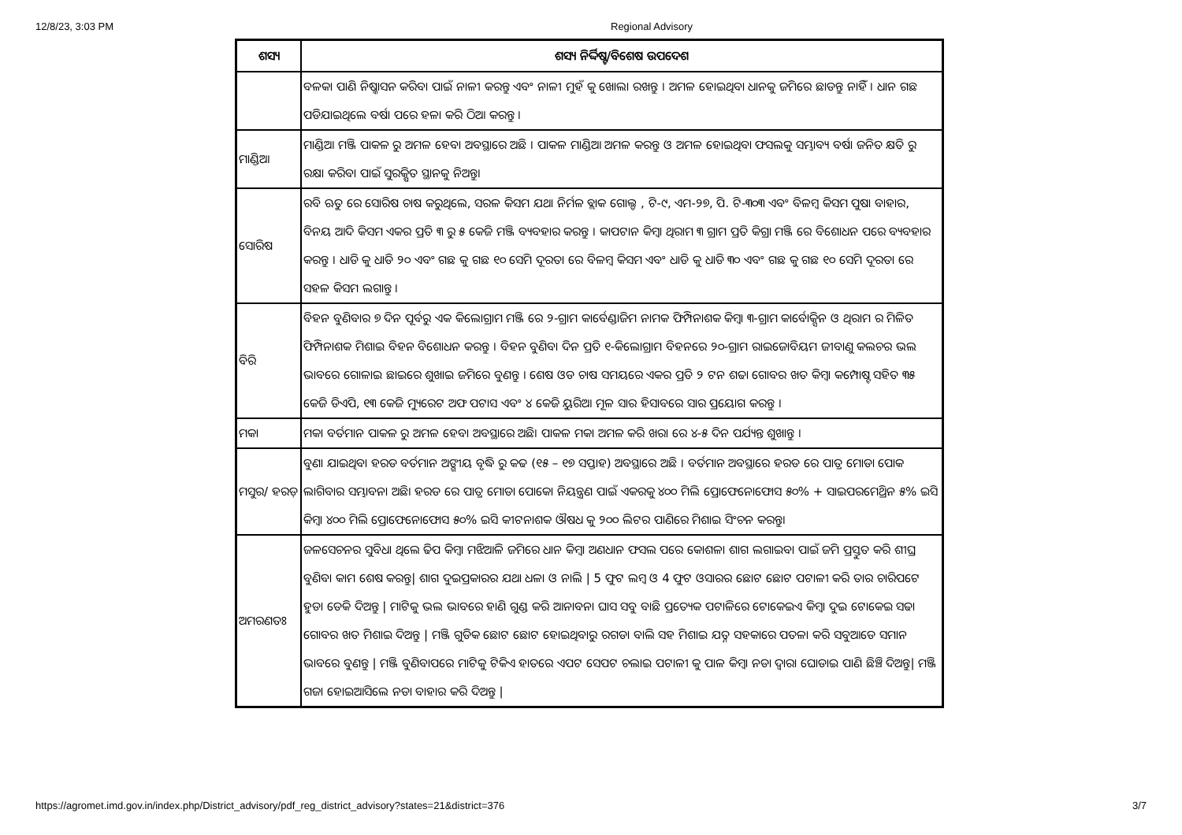12/8/23, 3:03 PM Regional Advisory
| ଶସ୍ୟ | ଶସ୍ୟ ନିର୍ଦ୍ଦିଷ୍ଟ/ବିଶେଷ ଉପଦେଶ |
| --- | --- |
| | ବଳକା ପାଣି ନିଷ୍କାସନ କରିବା ପାଇଁ ନାଳୀ କରନ୍ତୁ ଏବଂ ନାଳୀ ମୁହଁ କୁ ଖୋଲା ରଖନ୍ତୁ । ଅମଳ ହୋଇଥିବା ଧାନକୁ ଜମିରେ ଛାଡନ୍ତୁ ନାହିଁ । ଧାନ ଗଛ ପଡିଯାଇଥିଲେ ବର୍ଷା ପରେ ହଳା କରି ଠିଆ କରନ୍ତୁ । |
| ମାଣ୍ଡିଆ | ମାଣ୍ଡିଆ ମଞ୍ଜି ପାକଳ ରୁ ଅମଳ ହେବା ଅବସ୍ଥାରେ ଅଛି । ପାକଳ ମାଣ୍ଡିଆ ଅମଳ କରନ୍ତୁ ଓ ଅମଳ ହୋଇଥିବା ଫସଲକୁ ସମ୍ଭାବ୍ୟ ବର୍ଷା ଜନିତ କ୍ଷତି ରୁ ରକ୍ଷା କରିବା ପାଇଁ ସୁରକ୍ଷିତ ସ୍ଥାନକୁ ନିଅନ୍ତୁ। |
| ସୋରିଷ | ରବି ଋତୁ ରେ ସୋରିଷ ଚାଷ କରୁଥିଲେ, ସରଳ କିସମ ଯଥା ନିର୍ମଳ ବ୍ଲାକ ଗୋଲ୍ଡ , ଟି-୯, ଏମ-୨୭, ପି. ଟି-୩୦୩ ଏବଂ ବିଳମ୍ବ କିସମ ପୁଷା ବାହାର, ବିନୟ ଆଦି କିସମ ଏକର ପ୍ରତି ୩ ରୁ ୫ କେଜି ମଞ୍ଜି ବ୍ୟବହାର କରନ୍ତୁ । କାପଟାନ କିମ୍ବା ଥିରାମ ୩ ଗ୍ରାମ ପ୍ରତି କିଗ୍ରା ମଞ୍ଜି ରେ ବିଶୋଧନ ପରେ ବ୍ୟବହାର କରନ୍ତୁ । ଧାଡି କୁ ଧାଡି ୨୦ ଏବଂ ଗଛ କୁ ଗଛ ୧୦ ସେମି ଦୂରତା ରେ ବିଳମ୍ବ କିସମ ଏବଂ ଧାଡି କୁ ଧାଡି ୩୦ ଏବଂ ଗଛ କୁ ଗଛ ୧୦ ସେମି ଦୂରତା ରେ ସହଳ କିସମ ଲଗାନ୍ତୁ । |
| ବିରି | ବିହନ ବୁଣିବାର ୭ ଦିନ ପୂର୍ବରୁ ଏକ କିଲୋଗ୍ରାମ ମଞ୍ଜି ରେ ୨-ଗ୍ରାମ କାର୍ବେଣ୍ଡାଜିମ ନାମକ ଫିମ୍ପିନାଶକ କିମ୍ବା ୩-ଗ୍ରାମ କାର୍ବୋକ୍ସିନ ଓ ଥିରାମ ର ମିଳିତ ଫିମ୍ପିନାଶକ ମିଶାଇ ବିହନ ବିଶୋଧନ କରନ୍ତୁ । ବିହନ ବୁଣିବା ଦିନ ପ୍ରତି ୧-କିଲୋଗ୍ରାମ ବିହନରେ ୨୦-ଗ୍ରାମ ରାଇଜୋବିୟମ ଜୀବାଣୁ କଲଚର ଭଲ ଭାବରେ ଗୋଳାଇ ଛାଇରେ ଶୁଖାଇ ଜମିରେ ବୁଣନ୍ତୁ । ଶେଷ ଓଡ ଚାଷ ସମୟରେ ଏକର ପ୍ରତି ୨ ଟନ ଶଢା ଗୋବର ଖତ କିମ୍ବା କମ୍ପୋଷ୍ଟ ସହିତ ୩୫ କେଜି ଡିଏପି, ୧୩ କେଜି ମ୍ୟୁରେଟ ଅଫ ପଟାସ ଏବଂ ୪ କେଜି ୟୁରିଆ ମୂଳ ସାର ହିସାବରେ ସାର ପ୍ରୟୋଗ କରନ୍ତୁ । |
| ମକା | ମକା ବର୍ତମାନ ପାକଳ ରୁ ଅମଳ ହେବା ଅବସ୍ଥାରେ ଅଛି। ପାକଳ ମକା ଅମଳ କରି ଖରା ରେ ୪-୫ ଦିନ ପର୍ଯ୍ୟନ୍ତ ଶୁଖାନ୍ତୁ । |
| ମସୁର/ ହରଡ଼ | ବୁଣା ଯାଇଥିବା ହରଡ ବର୍ତମାନ ଅଙ୍ଗୀୟ ବୃଦ୍ଧି ରୁ କଢ (୧୫ – ୧୭ ସପ୍ତାହ) ଅବସ୍ଥାରେ ଅଛି । ବର୍ତମାନ ଅବସ୍ଥାରେ ହରଡ ରେ ପାତ୍ର ମୋଡା ପୋକ ଲାଗିବାର ସମ୍ଭାବନା ଅଛି। ହରଡ ରେ ପାତ୍ର ମୋଡା ପୋକୋ ନିୟନ୍ତ୍ରଣ ପାଇଁ ଏକରକୁ ୪୦୦ ମିଲି ପ୍ରୋଫେନୋଫୋସ ୫୦% + ସାଇପରମେଥ୍ରିନ ୫% ଇସି କିମ୍ବା ୪୦୦ ମିଲି ପ୍ରୋଫେନୋଫୋସ ୫୦% ଇସି କୀଟନାଶକ ଔଷଧ କୁ ୨୦୦ ଲିଟର ପାଣିରେ ମିଶାଇ ସିଂଚନ କରନ୍ତୁ। |
| ଅମରଣତଃ | ଜଳସେଚନର ସୁବିଧା ଥିଲେ ଢିପ କିମ୍ବା ମଝିଆଳି ଜମିରେ ଧାନ କିମ୍ବା ଅଣଧାନ ଫସଲ ପରେ କୋଶଳା ଶାଗ ଲଗାଇବା ପାଇଁ ଜମି ପ୍ରସ୍ତୁତ କରି ଶୀଘ୍ର ବୁଣିବା କାମ ଶେଷ କରନ୍ତୁ/ ଶାଗ ଦୁଇପ୍ରକାରର ଯଥା ଧଳା ଓ ନାଲି / 5 ଫୁଟ ଲମ୍ବ ଓ 4 ଫୁଟ ଓସାରର ଛୋଟ ଛୋଟ ପଟାଳୀ କରି ତାର ଚାରିପଟେ ହୁଡା ଡେକି ଦିଅନ୍ତୁ / ମାଟିକୁ ଭଲ ଭାବରେ ହାଣି ଗୁଣ୍ଡ କରି ଆନାବନା ଘାସ ସବୁ ବାଛି ପ୍ରତ୍ୟେକ ପଟାଳିରେ ଟୋକେଇଏ କିମ୍ବା ଦୁଇ ଟୋକେଇ ସଢା ଗୋବର ଖତ ମିଶାଇ ଦିଅନ୍ତୁ / ମଞ୍ଜି ଗୁଡିକ ଛୋଟ ଛୋଟ ହୋଇଥିବାରୁ ରଗଡା ବାଲି ସହ ମିଶାଇ ଯତ୍ନ ସହକାରେ ପତଳା କରି ସବୁଆଡେ ସମାନ ଭାବରେ ବୁଣନ୍ତୁ / ମଞ୍ଜି ବୁଣିବାପରେ ମାଟିକୁ ଟିକିଏ ହାତରେ ଏପଟ ସେପଟ ଚଲାଇ ପଟାଳୀ କୁ ପାଳ କିମ୍ବା ନଡା ଦ୍ଵାରା ଘୋଡାଇ ପାଣି ଛିଞ୍ଚି ଦିଅନ୍ତୁ/ ମଞ୍ଜି ଗଜା ହୋଇଆସିଲେ ନଡା ବାହାର କରି ଦିଅନ୍ତୁ / |
https://agromet.imd.gov.in/index.php/District_advisory/pdf_reg_district_advisory?states=21&district=376 3/7